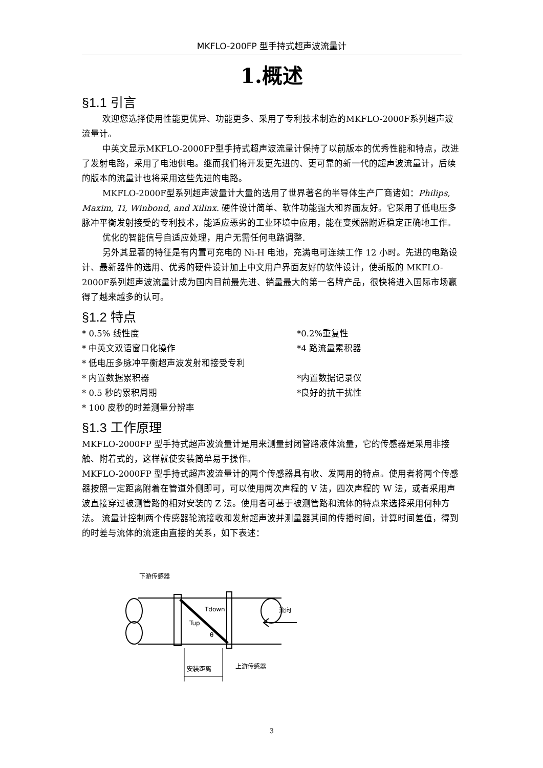MKFLO-200FP 型手持式超声波流量计
1.概述
§1.1 引言
欢迎您选择使用性能更优异、功能更多、采用了专利技术制造的MKFLO-2000F系列超声波流量计。
中英文显示MKFLO-2000FP型手持式超声波流量计保持了以前版本的优秀性能和特点，改进了发射电路，采用了电池供电。继而我们将开发更先进的、更可靠的新一代的超声波流量计，后续的版本的流量计也将采用这些先进的电路。
MKFLO-2000F型系列超声波量计大量的选用了世界著名的半导体生产厂商诸如：Philips, Maxim, Ti, Winbond, and Xilinx. 硬件设计简单、软件功能强大和界面友好。它采用了低电压多脉冲平衡发射接受的专利技术，能适应恶劣的工业环境中应用，能在变频器附近稳定正确地工作。
优化的智能信号自适应处理，用户无需任何电路调整.
另外其显著的特征是有内置可充电的 Ni-H 电池，充满电可连续工作 12 小时。先进的电路设计、最新器件的选用、优秀的硬件设计加上中文用户界面友好的软件设计，使新版的 MKFLO-2000F系列超声波流量计成为国内目前最先进、销量最大的第一名牌产品，很快将进入国际市场赢得了越来越多的认可。
§1.2 特点
* 0.5% 线性度 *0.2%重复性
* 中英文双语窗口化操作 *4 路流量累积器
* 低电压多脉冲平衡超声波发射和接受专利
* 内置数据累积器 *内置数据记录仪
* 0.5 秒的累积周期 *良好的抗干扰性
* 100 皮秒的时差测量分辨率
§1.3 工作原理
MKFLO-2000FP 型手持式超声波流量计是用来测量封闭管路液体流量，它的传感器是采用非接触、附着式的，这样就使安装简单易于操作。
MKFLO-2000FP 型手持式超声波流量计的两个传感器具有收、发两用的特点。使用者将两个传感器按照一定距离附着在管道外侧即可，可以使用两次声程的 V 法，四次声程的 W 法，或者采用声波直接穿过被测管路的相对安装的 Z 法。使用者可基于被测管路和流体的特点来选择采用何种方法。 流量计控制两个传感器轮流接收和发射超声波并测量器其间的传播时间，计算时间差值，得到的时差与流体的流速由直接的关系，如下表述：
下游传感器
Tdown
Tup
θ
流向
安装距离
上游传感器
3